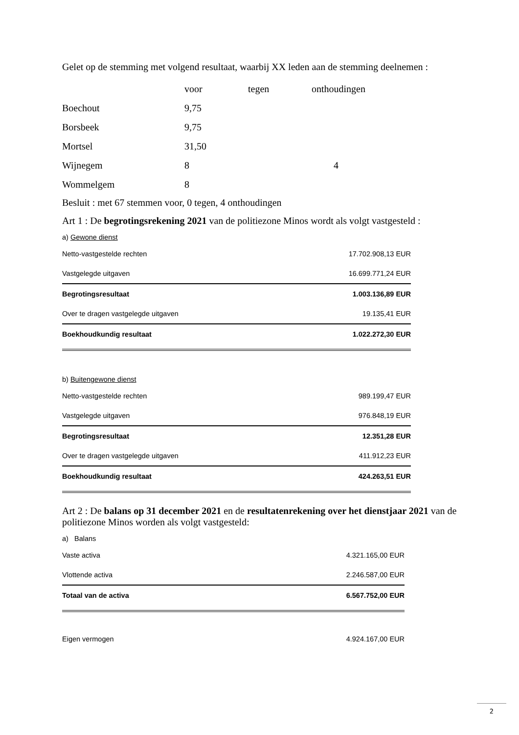Gelet op de stemming met volgend resultaat, waarbij XX leden aan de stemming deelnemen :
| | voor | tegen | onthoudingen |
| Boechout | 9,75 | | |
| Borsbeek | 9,75 | | |
| Mortsel | 31,50 | | |
| Wijnegem | 8 | | 4 |
| Wommelgem | 8 | | |
Besluit : met 67 stemmen voor, 0 tegen, 4 onthoudingen
Art 1 : De begrotingsrekening 2021 van de politiezone Minos wordt als volgt vastgesteld :
a) Gewone dienst
| Netto-vastgestelde rechten | 17.702.908,13 EUR |
| Vastgelegde uitgaven | 16.699.771,24 EUR |
| Begrotingsresultaat | 1.003.136,89 EUR |
| Over te dragen vastgelegde uitgaven | 19.135,41 EUR |
| Boekhoudkundig resultaat | 1.022.272,30 EUR |
b) Buitengewone dienst
| Netto-vastgestelde rechten | 989.199,47 EUR |
| Vastgelegde uitgaven | 976.848,19 EUR |
| Begrotingsresultaat | 12.351,28 EUR |
| Over te dragen vastgelegde uitgaven | 411.912,23 EUR |
| Boekhoudkundig resultaat | 424.263,51 EUR |
Art 2 : De balans op 31 december 2021 en de resultatenrekening over het dienstjaar 2021 van de politiezone Minos worden als volgt vastgesteld:
a) Balans
| Vaste activa | 4.321.165,00 EUR |
| Vlottende activa | 2.246.587,00 EUR |
| Totaal van de activa | 6.567.752,00 EUR |
| Eigen vermogen | 4.924.167,00 EUR |
2